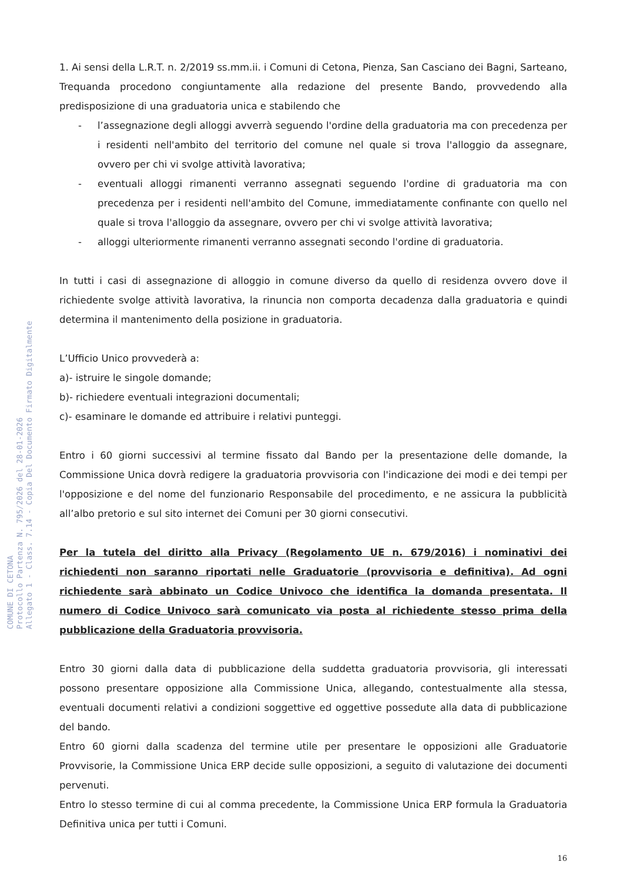1. Ai sensi della L.R.T. n. 2/2019 ss.mm.ii. i Comuni di Cetona, Pienza, San Casciano dei Bagni, Sarteano, Trequanda procedono congiuntamente alla redazione del presente Bando, provvedendo alla predisposizione di una graduatoria unica e stabilendo che
- l’assegnazione degli alloggi avverrà seguendo l'ordine della graduatoria ma con precedenza per i residenti nell'ambito del territorio del comune nel quale si trova l'alloggio da assegnare, ovvero per chi vi svolge attività lavorativa;
- eventuali alloggi rimanenti verranno assegnati seguendo l'ordine di graduatoria ma con precedenza per i residenti nell'ambito del Comune, immediatamente confinante con quello nel quale si trova l'alloggio da assegnare, ovvero per chi vi svolge attività lavorativa;
- alloggi ulteriormente rimanenti verranno assegnati secondo l'ordine di graduatoria.
In tutti i casi di assegnazione di alloggio in comune diverso da quello di residenza ovvero dove il richiedente svolge attività lavorativa, la rinuncia non comporta decadenza dalla graduatoria e quindi determina il mantenimento della posizione in graduatoria.
L’Ufficio Unico provvederà a:
a)- istruire le singole domande;
b)- richiedere eventuali integrazioni documentali;
c)- esaminare le domande ed attribuire i relativi punteggi.
Entro i 60 giorni successivi al termine fissato dal Bando per la presentazione delle domande, la Commissione Unica dovrà redigere la graduatoria provvisoria con l'indicazione dei modi e dei tempi per l'opposizione e del nome del funzionario Responsabile del procedimento, e ne assicura la pubblicità all’albo pretorio e sul sito internet dei Comuni per 30 giorni consecutivi.
Per la tutela del diritto alla Privacy (Regolamento UE n. 679/2016) i nominativi dei richiedenti non saranno riportati nelle Graduatorie (provvisoria e definitiva). Ad ogni richiedente sarà abbinato un Codice Univoco che identifica la domanda presentata. Il numero di Codice Univoco sarà comunicato via posta al richiedente stesso prima della pubblicazione della Graduatoria provvisoria.
Entro 30 giorni dalla data di pubblicazione della suddetta graduatoria provvisoria, gli interessati possono presentare opposizione alla Commissione Unica, allegando, contestualmente alla stessa, eventuali documenti relativi a condizioni soggettive ed oggettive possedute alla data di pubblicazione del bando.
Entro 60 giorni dalla scadenza del termine utile per presentare le opposizioni alle Graduatorie Provvisorie, la Commissione Unica ERP decide sulle opposizioni, a seguito di valutazione dei documenti pervenuti.
Entro lo stesso termine di cui al comma precedente, la Commissione Unica ERP formula la Graduatoria Definitiva unica per tutti i Comuni.
16
COMUNE DI CETONA
Protocollo Partenza N. 795/2026 del 28-01-2026
Allegato 1 - Class. 7.14 - Copia Del Documento Firmato Digitalmente